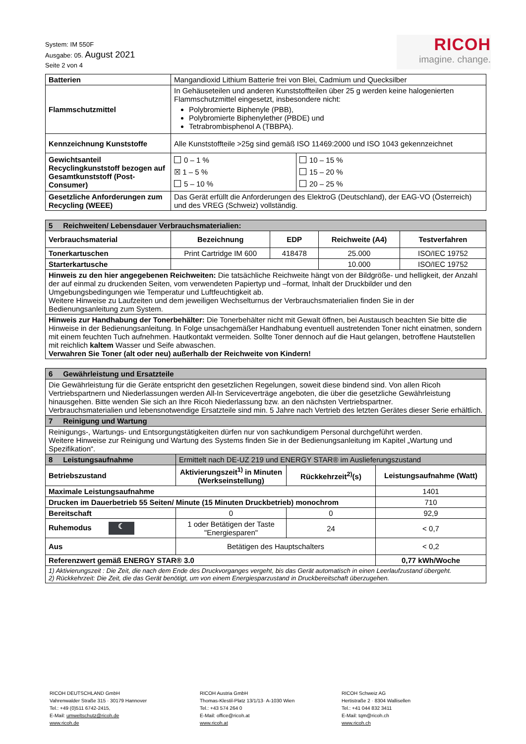System: IM 550F
Ausgabe: 05. August 2021
Seite 2 von 4
RICOH
imagine. change.
| Batterien | Mangandioxid Lithium Batterie frei von Blei, Cadmium und Quecksilber | |
| Flammschutzmittel | In Gehäuseteilen und anderen Kunststoffteilen über 25 g werden keine halogenierten Flammschutzmittel eingesetzt, insbesondere nicht: Polybromierte Biphenyle (PBB), Polybromierte Biphenylether (PBDE) und Tetrabrombisphenol A (TBBPA). | |
| Kennzeichnung Kunststoffe | Alle Kunststoffteile >25g sind gemäß ISO 11469:2000 und ISO 1043 gekennzeichnet | |
| Gewichtsanteil Recyclingkunststoff bezogen auf Gesamtkunststoff (Post-Consumer) | 0 – 1 % ☒ 1 – 5 % 5 – 10 % | 10 – 15 % 15 – 20 % 20 – 25 % |
| Gesetzliche Anforderungen zum Recycling (WEEE) | Das Gerät erfüllt die Anforderungen des ElektroG (Deutschland), der EAG-VO (Österreich) und des VREG (Schweiz) vollständig. | |
| 5 Reichweiten/ Lebensdauer Verbrauchsmaterialien: | | | | |
| Verbrauchsmaterial | Bezeichnung | EDP | Reichweite (A4) | Testverfahren |
| Tonerkartuschen | Print Cartridge IM 600 | 418478 | 25.000 | ISO/IEC 19752 |
| Starterkartusche | | | 10.000 | ISO/IEC 19752 |
| Hinweis zu den hier angegebenen Reichweiten: Die tatsächliche Reichweite hängt von der Bildgröße- und helligkeit, der Anzahl der auf einmal zu druckenden Seiten, vom verwendeten Papiertyp und –format, Inhalt der Druckbilder und den Umgebungsbedingungen wie Temperatur und Luftfeuchtigkeit ab. Weitere Hinweise zu Laufzeiten und dem jeweiligen Wechselturnus der Verbrauchsmaterialien finden Sie in der Bedienungsanleitung zum System. | | | | |
| Hinweis zur Handhabung der Tonerbehälter: Die Tonerbehälter nicht mit Gewalt öffnen, bei Austausch beachten Sie bitte die Hinweise in der Bedienungsanleitung. In Folge unsachgemäßer Handhabung eventuell austretenden Toner nicht einatmen, sondern mit einem feuchten Tuch aufnehmen. Hautkontakt vermeiden. Sollte Toner dennoch auf die Haut gelangen, betroffene Hautstellen mit reichlich kaltem Wasser und Seife abwaschen. Verwahren Sie Toner (alt oder neu) außerhalb der Reichweite von Kindern! | | | | |
| 6 Gewährleistung und Ersatzteile | | | |
| Die Gewährleistung für die Geräte entspricht den gesetzlichen Regelungen, soweit diese bindend sind. Von allen Ricoh Vertriebspartnern und Niederlassungen werden All-In Serviceverträge angeboten, die über die gesetzliche Gewährleistung hinausgehen. Bitte wenden Sie sich an Ihre Ricoh Niederlassung bzw. an den nächsten Vertriebspartner. Verbrauchsmaterialien und lebensnotwendige Ersatzteile sind min. 5 Jahre nach Vertrieb des letzten Gerätes dieser Serie erhältlich. | | | |
| 7 Reinigung und Wartung | | | |
| Reinigungs-, Wartungs- und Entsorgungstätigkeiten dürfen nur von sachkundigem Personal durchgeführt werden. Weitere Hinweise zur Reinigung und Wartung des Systems finden Sie in der Bedienungsanleitung im Kapitel „Wartung und Spezifikation“. | | | |
| 8 Leistungsaufnahme | Ermittelt nach DE-UZ 219 und ENERGY STAR® im Auslieferungszustand | | |
| Betriebszustand | Aktivierungszeit<sup>1)</sup> in Minuten (Werkseinstellung) | Rückkehrzeit<sup>2)</sup>(s) | Leistungsaufnahme (Watt) |
| Maximale Leistungsaufnahme | | | 1401 |
| Drucken im Dauerbetrieb 55 Seiten/ Minute (15 Minuten Druckbetrieb) monochrom | | | 710 |
| Bereitschaft | 0 | 0 | 92,9 |
| Ruhemodus ☾ | 1 oder Betätigen der Taste "Energiesparen" | 24 | < 0,7 |
| Aus | Betätigen des Hauptschalters | | < 0,2 |
| Referenzwert gemäß ENERGY STAR® 3.0 | | | 0,77 kWh/Woche |
| 1) Aktivierungszeit : Die Zeit, die nach dem Ende des Druckvorganges vergeht, bis das Gerät automatisch in einen Leerlaufzustand übergeht. 2) Rückkehrzeit: Die Zeit, die das Gerät benötigt, um von einem Energiesparzustand in Druckbereitschaft überzugehen. | | | |
RICOH DEUTSCHLAND GmbH
Vahrenwalder Straße 315 · 30179 Hannover
Tel.: +49 (0)511 6742-2415,
E-Mail: umweltschutz@ricoh.de
www.ricoh.de
RICOH Austria GmbH
Thomas-Klestil-Platz 13/1/13· A-1030 Wien
Tel.: +43 574 264 0
E-Mail: office@ricoh.at
www.ricoh.at
RICOH Schweiz AG
Hertistraße 2 · 8304 Wallisellen
Tel.: +41 044 832 3411
E-Mail: tqm@ricoh.ch
www.ricoh.ch